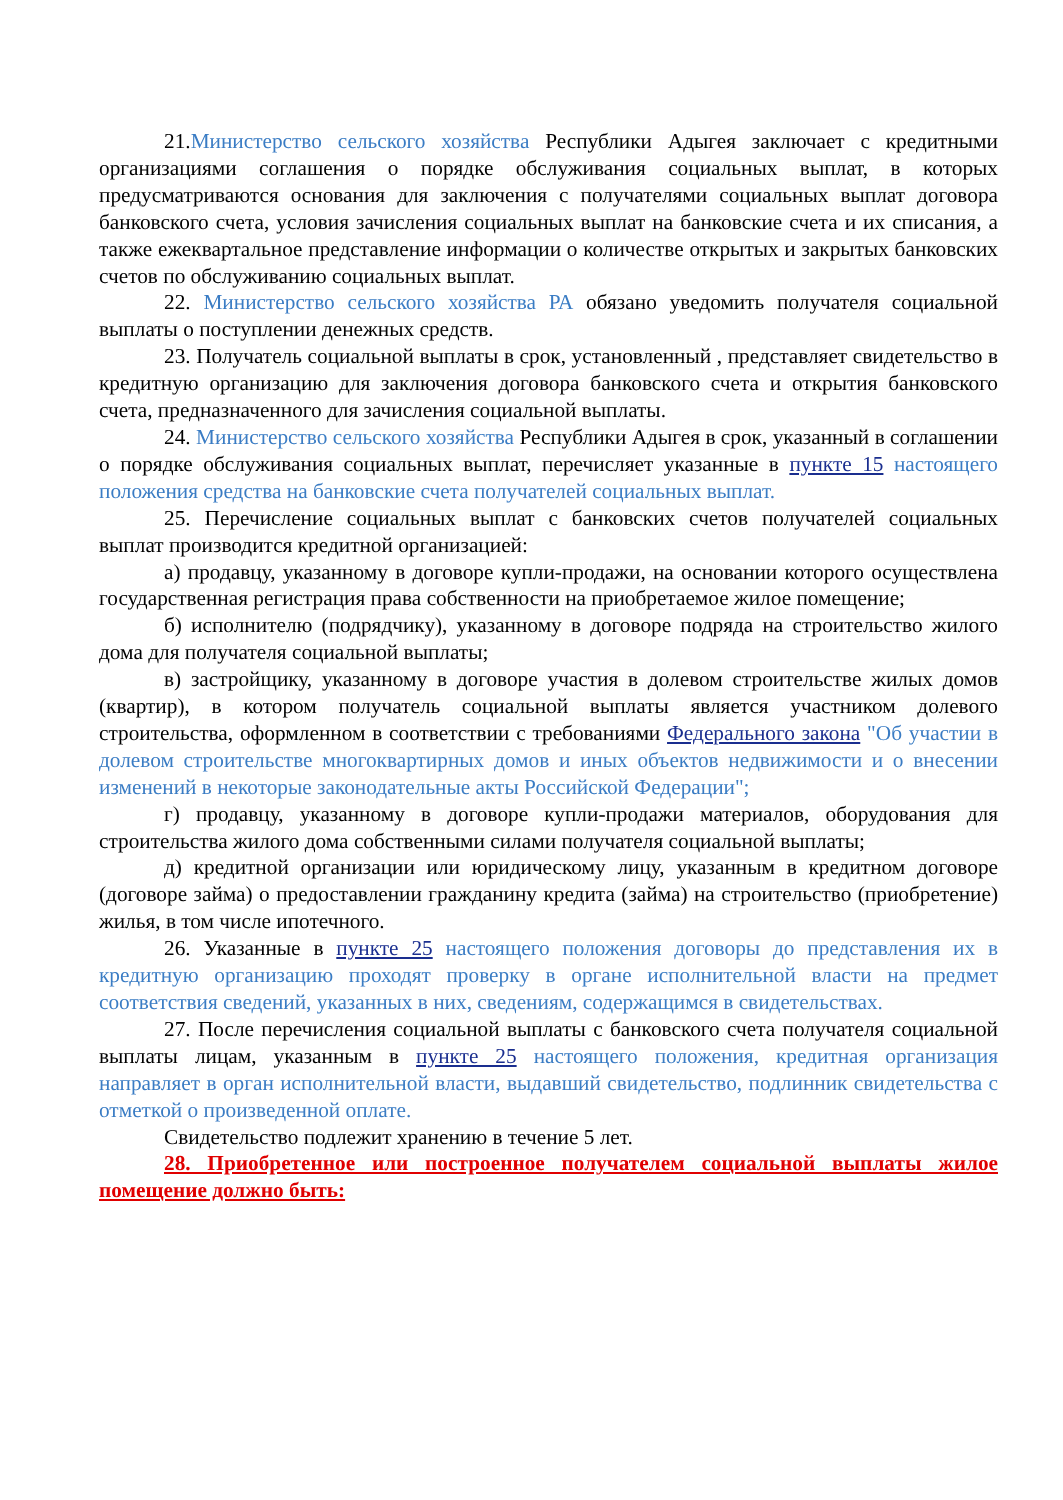21.Министерство сельского хозяйства Республики Адыгея заключает с кредитными организациями соглашения о порядке обслуживания социальных выплат, в которых предусматриваются основания для заключения с получателями социальных выплат договора банковского счета, условия зачисления социальных выплат на банковские счета и их списания, а также ежеквартальное представление информации о количестве открытых и закрытых банковских счетов по обслуживанию социальных выплат.
22. Министерство сельского хозяйства РА обязано уведомить получателя социальной выплаты о поступлении денежных средств.
23. Получатель социальной выплаты в срок, установленный , представляет свидетельство в кредитную организацию для заключения договора банковского счета и открытия банковского счета, предназначенного для зачисления социальной выплаты.
24. Министерство сельского хозяйства Республики Адыгея в срок, указанный в соглашении о порядке обслуживания социальных выплат, перечисляет указанные в пункте 15 настоящего положения средства на банковские счета получателей социальных выплат.
25. Перечисление социальных выплат с банковских счетов получателей социальных выплат производится кредитной организацией:
а) продавцу, указанному в договоре купли-продажи, на основании которого осуществлена государственная регистрация права собственности на приобретаемое жилое помещение;
б) исполнителю (подрядчику), указанному в договоре подряда на строительство жилого дома для получателя социальной выплаты;
в) застройщику, указанному в договоре участия в долевом строительстве жилых домов (квартир), в котором получатель социальной выплаты является участником долевого строительства, оформленном в соответствии с требованиями Федерального закона "Об участии в долевом строительстве многоквартирных домов и иных объектов недвижимости и о внесении изменений в некоторые законодательные акты Российской Федерации";
г) продавцу, указанному в договоре купли-продажи материалов, оборудования для строительства жилого дома собственными силами получателя социальной выплаты;
д) кредитной организации или юридическому лицу, указанным в кредитном договоре (договоре займа) о предоставлении гражданину кредита (займа) на строительство (приобретение) жилья, в том числе ипотечного.
26. Указанные в пункте 25 настоящего положения договоры до представления их в кредитную организацию проходят проверку в органе исполнительной власти на предмет соответствия сведений, указанных в них, сведениям, содержащимся в свидетельствах.
27. После перечисления социальной выплаты с банковского счета получателя социальной выплаты лицам, указанным в пункте 25 настоящего положения, кредитная организация направляет в орган исполнительной власти, выдавший свидетельство, подлинник свидетельства с отметкой о произведенной оплате.
Свидетельство подлежит хранению в течение 5 лет.
28. Приобретенное или построенное получателем социальной выплаты жилое помещение должно быть: